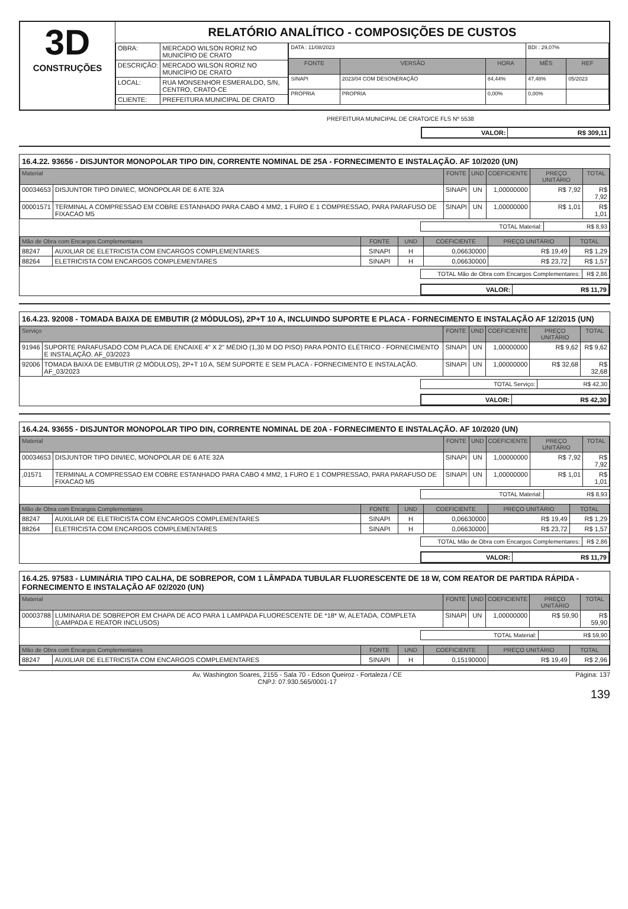3D
CONSTRUÇÕES
RELATÓRIO ANALÍTICO - COMPOSIÇÕES DE CUSTOS
| OBRA: | MERCADO WILSON RORIZ NO MUNICÍPIO DE CRATO |
| DESCRIÇÃO: | MERCADO WILSON RORIZ NO MUNICÍPIO DE CRATO |
| LOCAL: | RUA MONSENHOR ESMERALDO, S/N, CENTRO, CRATO-CE |
| CLIENTE: | PREFEITURA MUNICIPAL DE CRATO |
| DATA : 11/08/2023 | | | BDI : 29,07% | |
| FONTE | VERSÃO | HORA | MÊS | REF |
| SINAPI | 2023/04 COM DESONERAÇÃO | 84,44% | 47,48% | 05/2023 |
| PRÓPRIA | PROPRIA | 0,00% | 0,00% | |
PREFEITURA MUNICIPAL DE CRATO/CE FLS Nº 5538
| VALOR: | R$ 309,11 |
16.4.22. 93656 - DISJUNTOR MONOPOLAR TIPO DIN, CORRENTE NOMINAL DE 25A - FORNECIMENTO E INSTALAÇÃO. AF 10/2020 (UN)
| Material | | FONTE | UND | COEFICIENTE | PREÇO UNITÁRIO | TOTAL |
| --- | --- | --- | --- | --- | --- | --- |
| 00034653 | DISJUNTOR TIPO DIN/IEC, MONOPOLAR DE 6 ATE 32A | SINAPI | UN | 1,00000000 | R$ 7,92 | R$ 7,92 |
| 00001571 | TERMINAL A COMPRESSAO EM COBRE ESTANHADO PARA CABO 4 MM2, 1 FURO E 1 COMPRESSAO, PARA PARAFUSO DE FIXACAO M5 | SINAPI | UN | 1,00000000 | R$ 1,01 | R$ 1,01 |
| TOTAL Material: | R$ 8,93 |
| Mão de Obra com Encargos Complementares | | FONTE | UND | COEFICIENTE | PREÇO UNITÁRIO | TOTAL |
| --- | --- | --- | --- | --- | --- | --- |
| 88247 | AUXILIAR DE ELETRICISTA COM ENCARGOS COMPLEMENTARES | SINAPI | H | 0,06630000 | R$ 19,49 | R$ 1,29 |
| 88264 | ELETRICISTA COM ENCARGOS COMPLEMENTARES | SINAPI | H | 0,06630000 | R$ 23,72 | R$ 1,57 |
| TOTAL Mão de Obra com Encargos Complementares: | R$ 2,86 |
| VALOR: | R$ 11,79 |
16.4.23. 92008 - TOMADA BAIXA DE EMBUTIR (2 MÓDULOS), 2P+T 10 A, INCLUINDO SUPORTE E PLACA - FORNECIMENTO E INSTALAÇÃO AF 12/2015 (UN)
| Serviço | | FONTE | UND | COEFICIENTE | PREÇO UNITÁRIO | TOTAL |
| --- | --- | --- | --- | --- | --- | --- |
| 91946 | SUPORTE PARAFUSADO COM PLACA DE ENCAIXE 4" X 2" MÉDIO (1,30 M DO PISO) PARA PONTO ELÉTRICO - FORNECIMENTO E INSTALAÇÃO. AF_03/2023 | SINAPI | UN | 1,00000000 | R$ 9,62 | R$ 9,62 |
| 92006 | TOMADA BAIXA DE EMBUTIR (2 MÓDULOS), 2P+T 10 A, SEM SUPORTE E SEM PLACA - FORNECIMENTO E INSTALAÇÃO. AF_03/2023 | SINAPI | UN | 1,00000000 | R$ 32,68 | R$ 32,68 |
| TOTAL Serviço: | R$ 42,30 |
| VALOR: | R$ 42,30 |
16.4.24. 93655 - DISJUNTOR MONOPOLAR TIPO DIN, CORRENTE NOMINAL DE 20A - FORNECIMENTO E INSTALAÇÃO. AF 10/2020 (UN)
| Material | | FONTE | UND | COEFICIENTE | PREÇO UNITÁRIO | TOTAL |
| --- | --- | --- | --- | --- | --- | --- |
| 00034653 | DISJUNTOR TIPO DIN/IEC, MONOPOLAR DE 6 ATE 32A | SINAPI | UN | 1,00000000 | R$ 7,92 | R$ 7,92 |
| ,01571 | TERMINAL A COMPRESSAO EM COBRE ESTANHADO PARA CABO 4 MM2, 1 FURO E 1 COMPRESSAO, PARA PARAFUSO DE FIXACAO M5 | SINAPI | UN | 1,00000000 | R$ 1,01 | R$ 1,01 |
| TOTAL Material: | R$ 8,93 |
| Mão de Obra com Encargos Complementares | | FONTE | UND | COEFICIENTE | PREÇO UNITÁRIO | TOTAL |
| --- | --- | --- | --- | --- | --- | --- |
| 88247 | AUXILIAR DE ELETRICISTA COM ENCARGOS COMPLEMENTARES | SINAPI | H | 0,06630000 | R$ 19,49 | R$ 1,29 |
| 88264 | ELETRICISTA COM ENCARGOS COMPLEMENTARES | SINAPI | H | 0,06630000 | R$ 23,72 | R$ 1,57 |
| TOTAL Mão de Obra com Encargos Complementares: | R$ 2,86 |
| VALOR: | R$ 11,79 |
16.4.25. 97583 - LUMINÁRIA TIPO CALHA, DE SOBREPOR, COM 1 LÂMPADA TUBULAR FLUORESCENTE DE 18 W, COM REATOR DE PARTIDA RÁPIDA - FORNECIMENTO E INSTALAÇÃO AF 02/2020 (UN)
| Material | | FONTE | UND | COEFICIENTE | PREÇO UNITÁRIO | TOTAL |
| --- | --- | --- | --- | --- | --- | --- |
| 00003788 | LUMINARIA DE SOBREPOR EM CHAPA DE ACO PARA 1 LAMPADA FLUORESCENTE DE *18* W, ALETADA, COMPLETA (LAMPADA E REATOR INCLUSOS) | SINAPI | UN | 1,00000000 | R$ 59,90 | R$ 59,90 |
| TOTAL Material: | R$ 59,90 |
| Mão de Obra com Encargos Complementares | | FONTE | UND | COEFICIENTE | PREÇO UNITÁRIO | TOTAL |
| --- | --- | --- | --- | --- | --- | --- |
| 88247 | AUXILIAR DE ELETRICISTA COM ENCARGOS COMPLEMENTARES | SINAPI | H | 0,15190000 | R$ 19,49 | R$ 2,96 |
Av. Washington Soares, 2155 - Sala 70 - Edson Queiroz - Fortaleza / CE
CNPJ: 07.930.565/0001-17
Página: 137
139